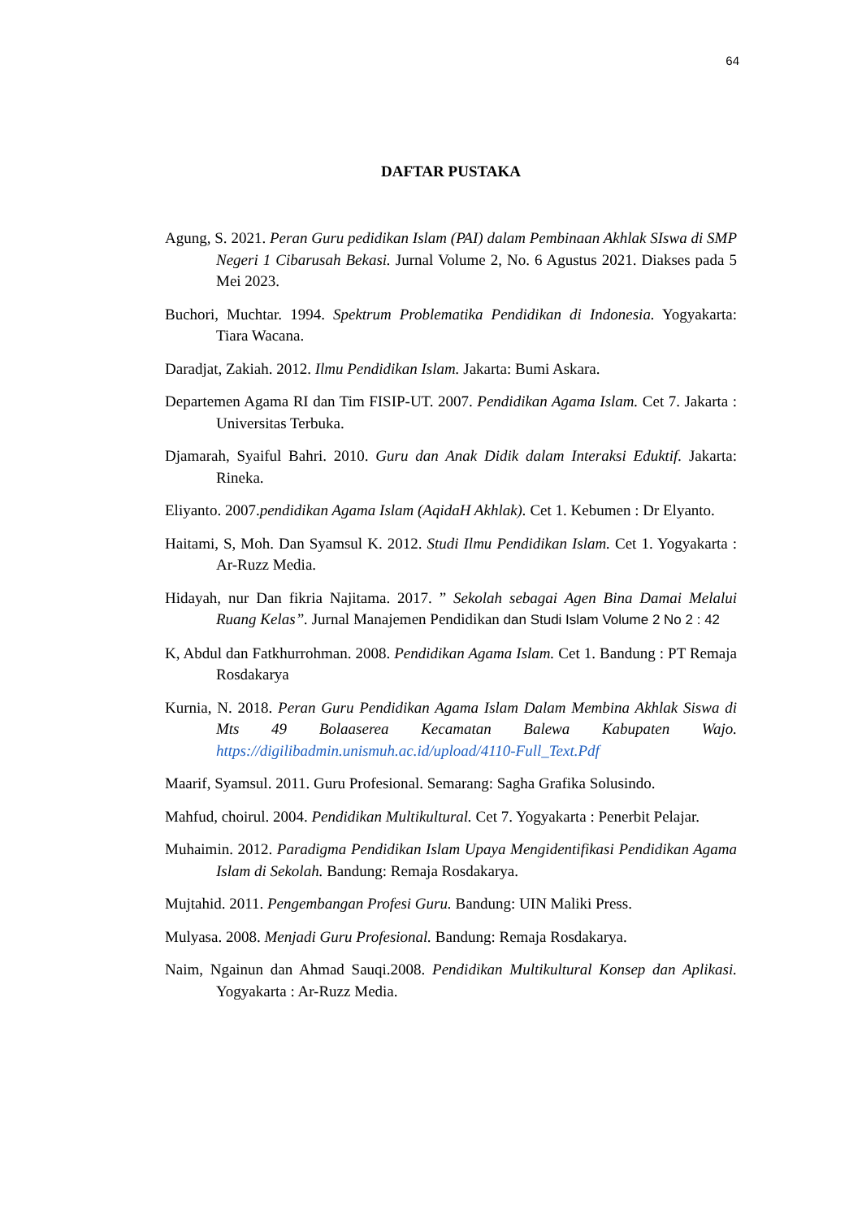64
DAFTAR PUSTAKA
Agung, S. 2021. Peran Guru pedidikan Islam (PAI) dalam Pembinaan Akhlak SIswa di SMP Negeri 1 Cibarusah Bekasi. Jurnal Volume 2, No. 6 Agustus 2021. Diakses pada 5 Mei 2023.
Buchori, Muchtar. 1994. Spektrum Problematika Pendidikan di Indonesia. Yogyakarta: Tiara Wacana.
Daradjat, Zakiah. 2012. Ilmu Pendidikan Islam. Jakarta: Bumi Askara.
Departemen Agama RI dan Tim FISIP-UT. 2007. Pendidikan Agama Islam. Cet 7. Jakarta : Universitas Terbuka.
Djamarah, Syaiful Bahri. 2010. Guru dan Anak Didik dalam Interaksi Eduktif. Jakarta: Rineka.
Eliyanto. 2007.pendidikan Agama Islam (AqidaH Akhlak). Cet 1. Kebumen : Dr Elyanto.
Haitami, S, Moh. Dan Syamsul K. 2012. Studi Ilmu Pendidikan Islam. Cet 1. Yogyakarta : Ar-Ruzz Media.
Hidayah, nur Dan fikria Najitama. 2017. ” Sekolah sebagai Agen Bina Damai Melalui Ruang Kelas”. Jurnal Manajemen Pendidikan dan Studi Islam Volume 2 No 2 : 42
K, Abdul dan Fatkhurrohman. 2008. Pendidikan Agama Islam. Cet 1. Bandung : PT Remaja Rosdakarya
Kurnia, N. 2018. Peran Guru Pendidikan Agama Islam Dalam Membina Akhlak Siswa di Mts 49 Bolaaserea Kecamatan Balewa Kabupaten Wajo. https://digilibadmin.unismuh.ac.id/upload/4110-Full_Text.Pdf
Maarif, Syamsul. 2011. Guru Profesional. Semarang: Sagha Grafika Solusindo.
Mahfud, choirul. 2004. Pendidikan Multikultural. Cet 7. Yogyakarta : Penerbit Pelajar.
Muhaimin. 2012. Paradigma Pendidikan Islam Upaya Mengidentifikasi Pendidikan Agama Islam di Sekolah. Bandung: Remaja Rosdakarya.
Mujtahid. 2011. Pengembangan Profesi Guru. Bandung: UIN Maliki Press.
Mulyasa. 2008. Menjadi Guru Profesional. Bandung: Remaja Rosdakarya.
Naim, Ngainun dan Ahmad Sauqi.2008. Pendidikan Multikultural Konsep dan Aplikasi. Yogyakarta : Ar-Ruzz Media.